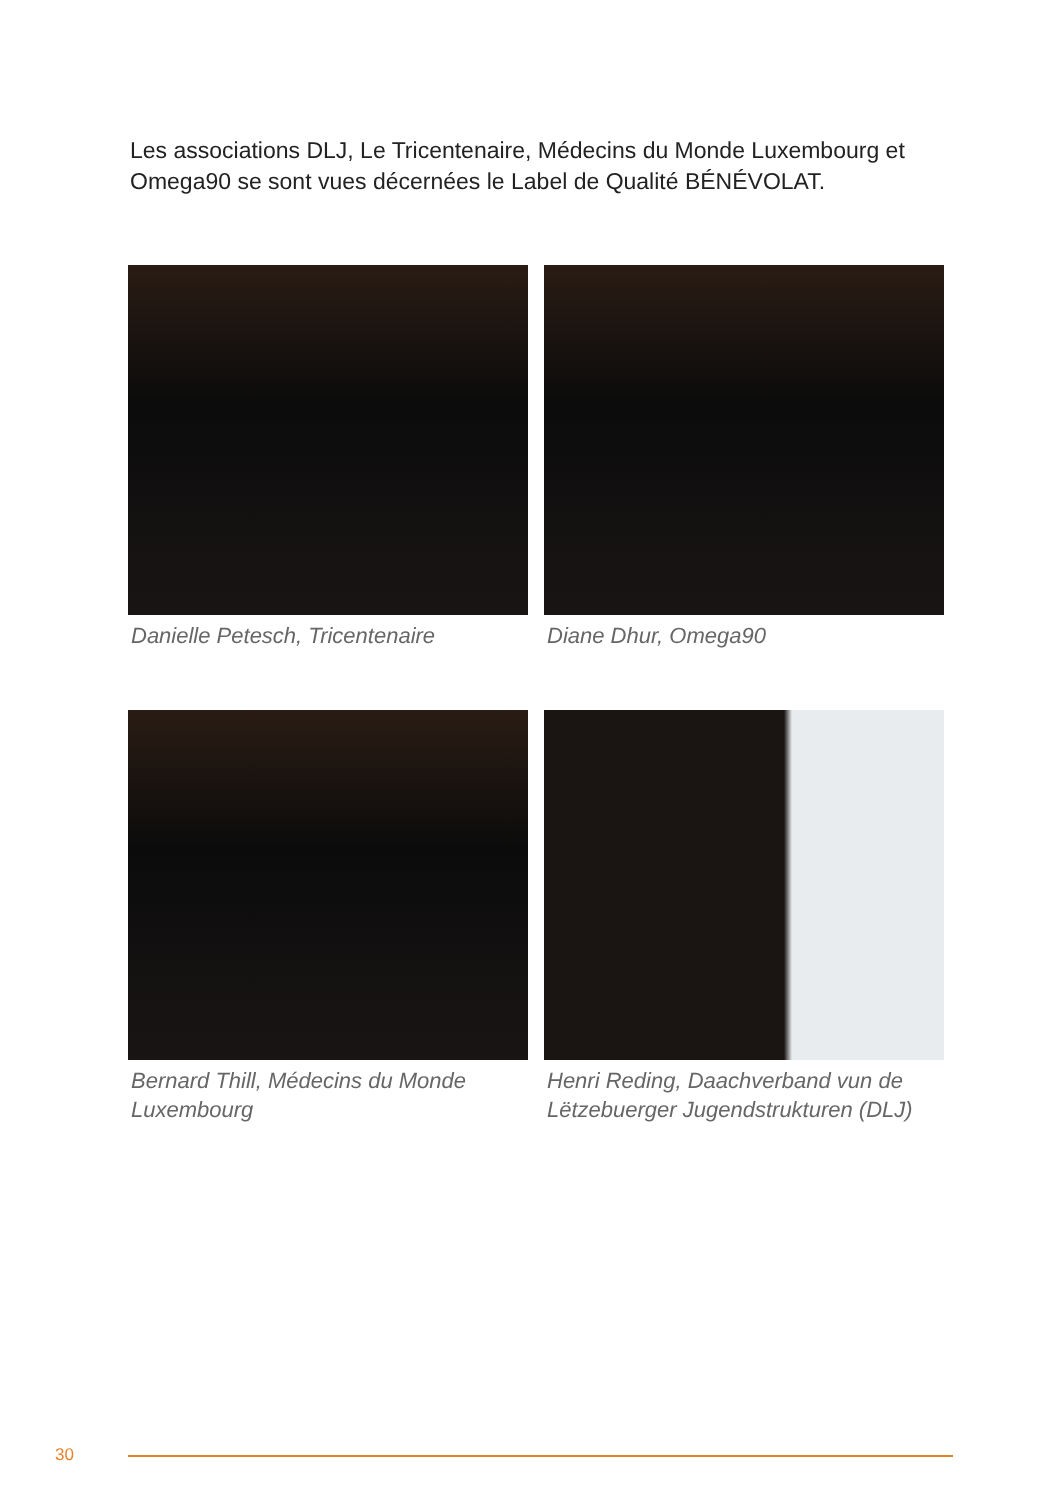Les associations DLJ, Le Tricentenaire, Médecins du Monde Luxembourg et Omega90 se sont vues décernées le Label de Qualité BÉNÉVOLAT.
Danielle Petesch, Tricentenaire
Diane Dhur, Omega90
Bernard Thill, Médecins du Monde Luxembourg
Henri Reding, Daachverband vun de Lëtzebuerger Jugendstrukturen (DLJ)
30